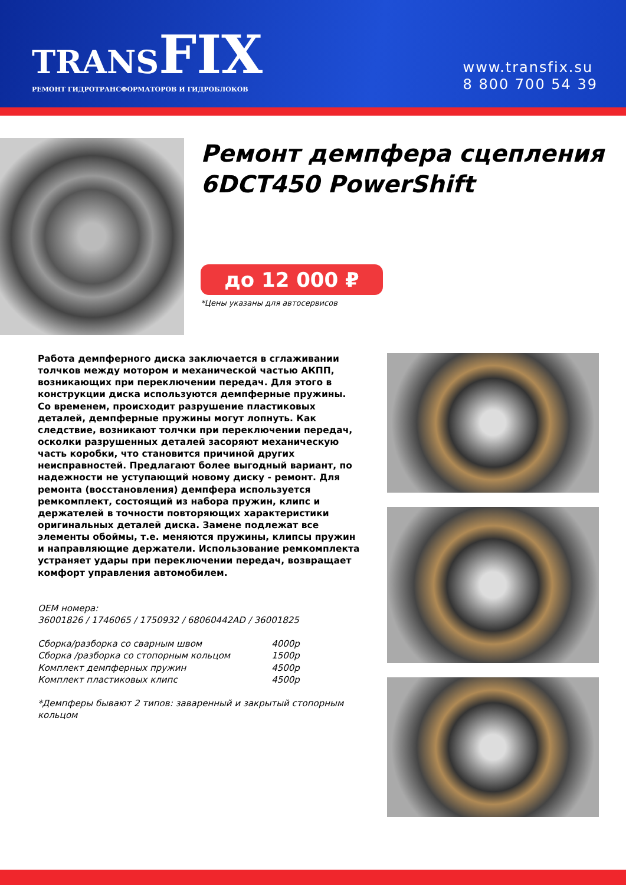TRANSFIX
РЕМОНТ ГИДРОТРАНСФОРМАТОРОВ И ГИДРОБЛОКОВ
www.transfix.su
8 800 700 54 39
Ремонт демпфера сцепления 6DCT450 PowerShift
до 12 000 ₽
*Цены указаны для автосервисов
Работа демпферного диска заключается в сглаживании толчков между мотором и механической частью АКПП, возникающих при переключении передач. Для этого в конструкции диска используются демпферные пружины. Со временем, происходит разрушение пластиковых деталей, демпферные пружины могут лопнуть. Как следствие, возникают толчки при переключении передач, осколки разрушенных деталей засоряют механическую часть коробки, что становится причиной других неисправностей. Предлагают более выгодный вариант, по надежности не уступающий новому диску - ремонт. Для ремонта (восстановления) демпфера используется ремкомплект, состоящий из набора пружин, клипс и держателей в точности повторяющих характеристики оригинальных деталей диска. Замене подлежат все элементы обоймы, т.е. меняются пружины, клипсы пружин и направляющие держатели. Использование ремкомплекта устраняет удары при переключении передач, возвращает комфорт управления автомобилем.
ОЕМ номера:
36001826 / 1746065 / 1750932 / 68060442AD / 36001825
| Сборка/разборка со сварным швом | 4000р |
| Сборка /разборка со стопорным кольцом | 1500р |
| Комплект демпферных пружин | 4500р |
| Комплект пластиковых клипс | 4500р |
*Демпферы бывают 2 типов: заваренный и закрытый стопорным кольцом